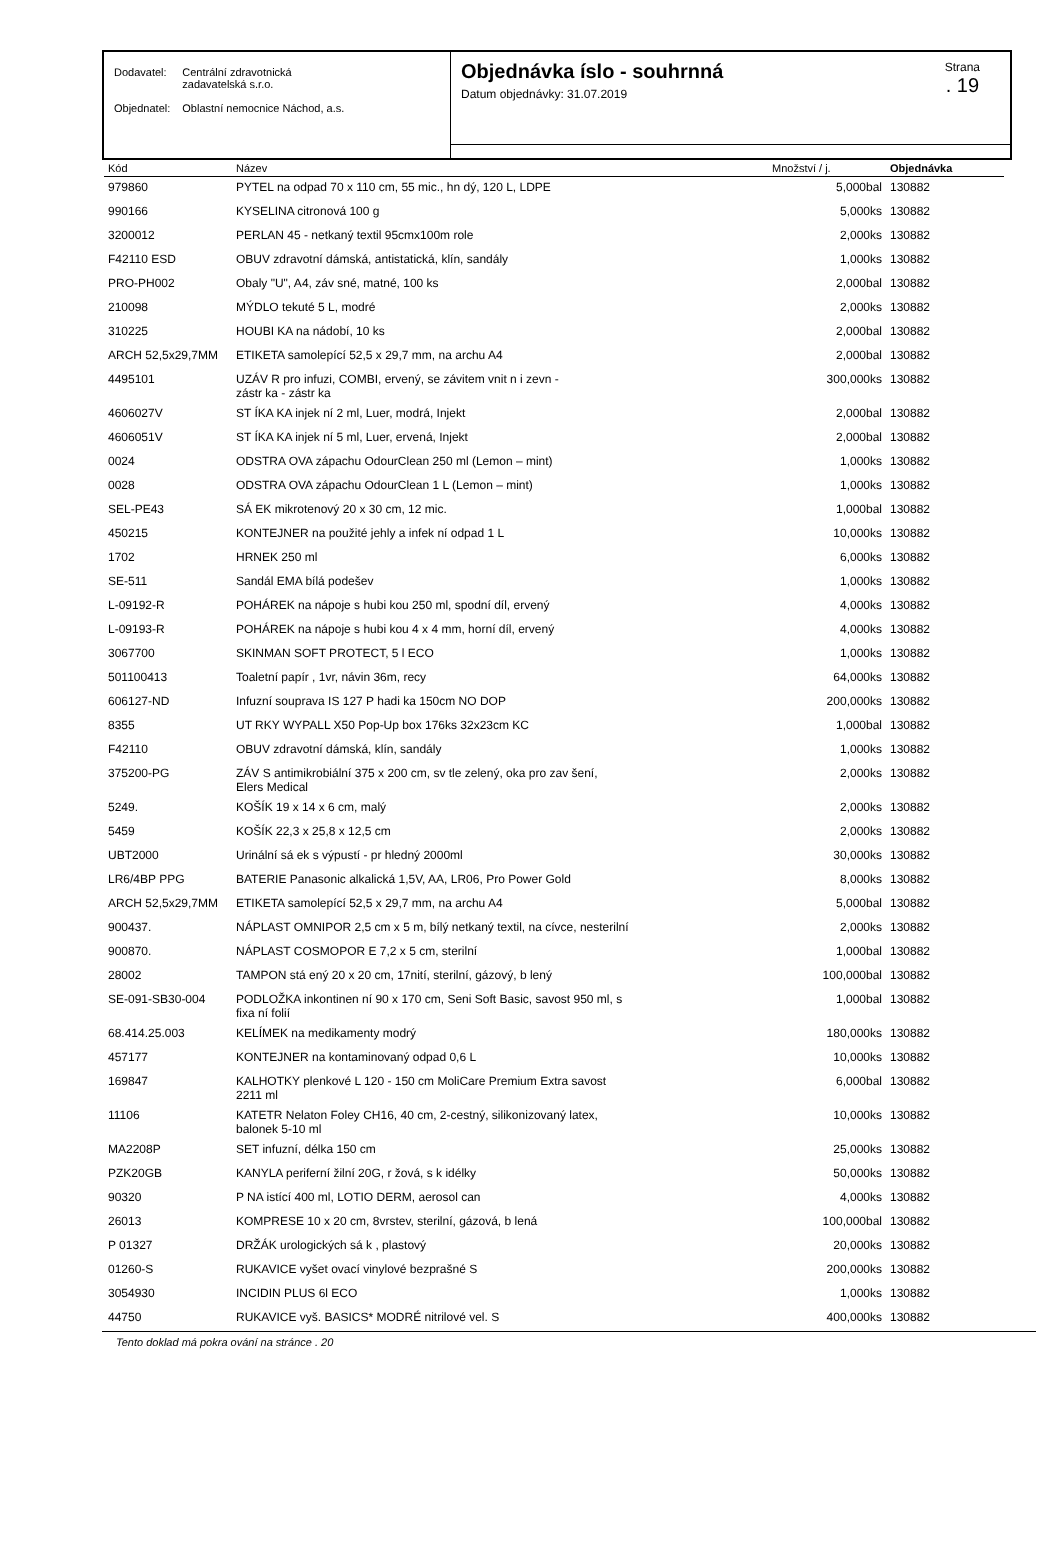| Dodavatel: | Centrální zdravotnická zadavatelská s.r.o. |
| Objednatel: | Oblastní nemocnice Náchod, a.s. |
Objednávka íslo - souhrnná
Datum objednávky: 31.07.2019
Strana. 19
| Kód | Název | Množství / j. | Objednávka |
| --- | --- | --- | --- |
| 979860 | PYTEL na odpad 70 x 110 cm, 55 mic., hn dý, 120 L, LDPE | 5,000bal | 130882 |
| 990166 | KYSELINA citronová 100 g | 5,000ks | 130882 |
| 3200012 | PERLAN 45 - netkaný textil 95cmx100m role | 2,000ks | 130882 |
| F42110 ESD | OBUV zdravotní dámská, antistatická, klín, sandály | 1,000ks | 130882 |
| PRO-PH002 | Obaly "U", A4, záv sné, matné, 100 ks | 2,000bal | 130882 |
| 210098 | MÝDLO tekuté 5 L, modré | 2,000ks | 130882 |
| 310225 | HOUBI KA na nádobí, 10 ks | 2,000bal | 130882 |
| ARCH 52,5x29,7MM | ETIKETA samolepící 52,5 x 29,7 mm, na archu A4 | 2,000bal | 130882 |
| 4495101 | UZÁV R pro infuzi, COMBI, ervený, se závitem vnit n i zevn - zástr ka - zástr ka | 300,000ks | 130882 |
| 4606027V | ST ÍKA KA injek ní 2 ml, Luer, modrá, Injekt | 2,000bal | 130882 |
| 4606051V | ST ÍKA KA injek ní 5 ml, Luer, ervená, Injekt | 2,000bal | 130882 |
| 0024 | ODSTRA OVA zápachu OdourClean 250 ml (Lemon – mint) | 1,000ks | 130882 |
| 0028 | ODSTRA OVA zápachu OdourClean 1 L (Lemon – mint) | 1,000ks | 130882 |
| SEL-PE43 | SÁ EK mikrotenový 20 x 30 cm, 12 mic. | 1,000bal | 130882 |
| 450215 | KONTEJNER na použité jehly a infek ní odpad 1 L | 10,000ks | 130882 |
| 1702 | HRNEK 250 ml | 6,000ks | 130882 |
| SE-511 | Sandál EMA bílá podešev | 1,000ks | 130882 |
| L-09192-R | POHÁREK na nápoje s hubi kou 250 ml, spodní díl, ervený | 4,000ks | 130882 |
| L-09193-R | POHÁREK na nápoje s hubi kou 4 x 4 mm, horní díl, ervený | 4,000ks | 130882 |
| 3067700 | SKINMAN SOFT PROTECT, 5 l ECO | 1,000ks | 130882 |
| 501100413 | Toaletní papír , 1vr, návin 36m, recy | 64,000ks | 130882 |
| 606127-ND | Infuzní souprava IS 127 P hadi ka 150cm NO DOP | 200,000ks | 130882 |
| 8355 | UT RKY WYPALL X50 Pop-Up box 176ks 32x23cm KC | 1,000bal | 130882 |
| F42110 | OBUV zdravotní dámská, klín, sandály | 1,000ks | 130882 |
| 375200-PG | ZÁV S antimikrobiální 375 x 200 cm, sv tle zelený, oka pro zav šení, Elers Medical | 2,000ks | 130882 |
| 5249. | KOŠÍK 19 x 14 x 6 cm, malý | 2,000ks | 130882 |
| 5459 | KOŠÍK 22,3 x 25,8 x 12,5 cm | 2,000ks | 130882 |
| UBT2000 | Urinální sá ek s výpustí - pr hledný 2000ml | 30,000ks | 130882 |
| LR6/4BP PPG | BATERIE Panasonic alkalická 1,5V, AA, LR06, Pro Power Gold | 8,000ks | 130882 |
| ARCH 52,5x29,7MM | ETIKETA samolepící 52,5 x 29,7 mm, na archu A4 | 5,000bal | 130882 |
| 900437. | NÁPLAST OMNIPOR 2,5 cm x 5 m, bílý netkaný textil, na cívce, nesterilní | 2,000ks | 130882 |
| 900870. | NÁPLAST COSMOPOR E 7,2 x 5 cm, sterilní | 1,000bal | 130882 |
| 28002 | TAMPON stá ený 20 x 20 cm, 17nití, sterilní, gázový, b lený | 100,000bal | 130882 |
| SE-091-SB30-004 | PODLOŽKA inkontinen ní 90 x 170 cm, Seni Soft Basic, savost 950 ml, s fixa ní folií | 1,000bal | 130882 |
| 68.414.25.003 | KELÍMEK na medikamenty modrý | 180,000ks | 130882 |
| 457177 | KONTEJNER na kontaminovaný odpad 0,6 L | 10,000ks | 130882 |
| 169847 | KALHOTKY plenkové L 120 - 150 cm MoliCare Premium Extra savost 2211 ml | 6,000bal | 130882 |
| 11106 | KATETR Nelaton Foley CH16, 40 cm, 2-cestný, silikonizovaný latex, balonek 5-10 ml | 10,000ks | 130882 |
| MA2208P | SET infuzní, délka 150 cm | 25,000ks | 130882 |
| PZK20GB | KANYLA periferní žilní 20G, r žová, s k idélky | 50,000ks | 130882 |
| 90320 | P NA istící 400 ml, LOTIO DERM, aerosol can | 4,000ks | 130882 |
| 26013 | KOMPRESE 10 x 20 cm, 8vrstev, sterilní, gázová, b lená | 100,000bal | 130882 |
| P 01327 | DRŽÁK urologických sá k , plastový | 20,000ks | 130882 |
| 01260-S | RUKAVICE vyšet ovací vinylové bezprašné S | 200,000ks | 130882 |
| 3054930 | INCIDIN PLUS 6l ECO | 1,000ks | 130882 |
| 44750 | RUKAVICE vyš. BASICS* MODRÉ nitrilové vel. S | 400,000ks | 130882 |
Tento doklad má pokra ování na stránce . 20